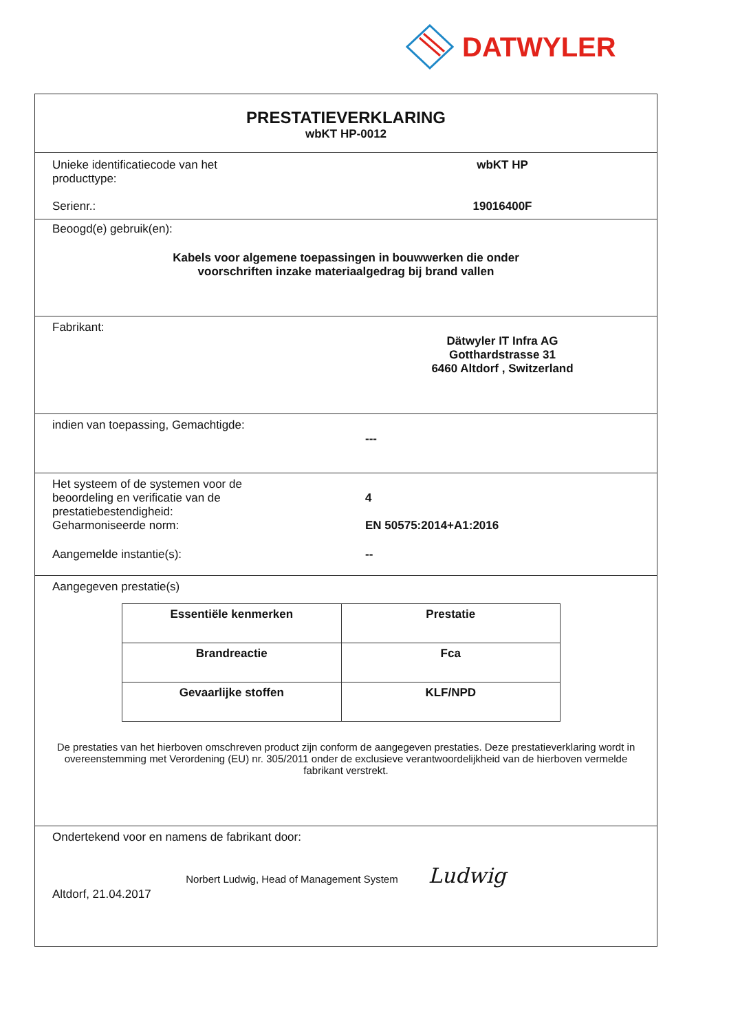DATWYLER
PRESTATIEVERKLARING
wbKT HP-0012
Unieke identificatiecode van het
producttype:
wbKT HP
Serienr.: 19016400F
Beoogd(e) gebruik(en):
Kabels voor algemene toepassingen in bouwwerken die onder
voorschriften inzake materiaalgedrag bij brand vallen
Fabrikant:
Dätwyler IT Infra AG
Gotthardstrasse 31
6460 Altdorf , Switzerland
indien van toepassing, Gemachtigde:
---
Het systeem of de systemen voor de
beoordeling en verificatie van de
prestatiebestendigheid:
4
Geharmoniseerde norm: EN 50575:2014+A1:2016
Aangemelde instantie(s): --
Aangegeven prestatie(s)
| Essentiële kenmerken | Prestatie |
| --- | --- |
| Brandreactie | Fca |
| Gevaarlijke stoffen | KLF/NPD |
De prestaties van het hierboven omschreven product zijn conform de aangegeven prestaties. Deze prestatieverklaring wordt in overeenstemming met Verordening (EU) nr. 305/2011 onder de exclusieve verantwoordelijkheid van de hierboven vermelde fabrikant verstrekt.
Ondertekend voor en namens de fabrikant door:
Norbert Ludwig, Head of Management System Ludwig
Altdorf, 21.04.2017